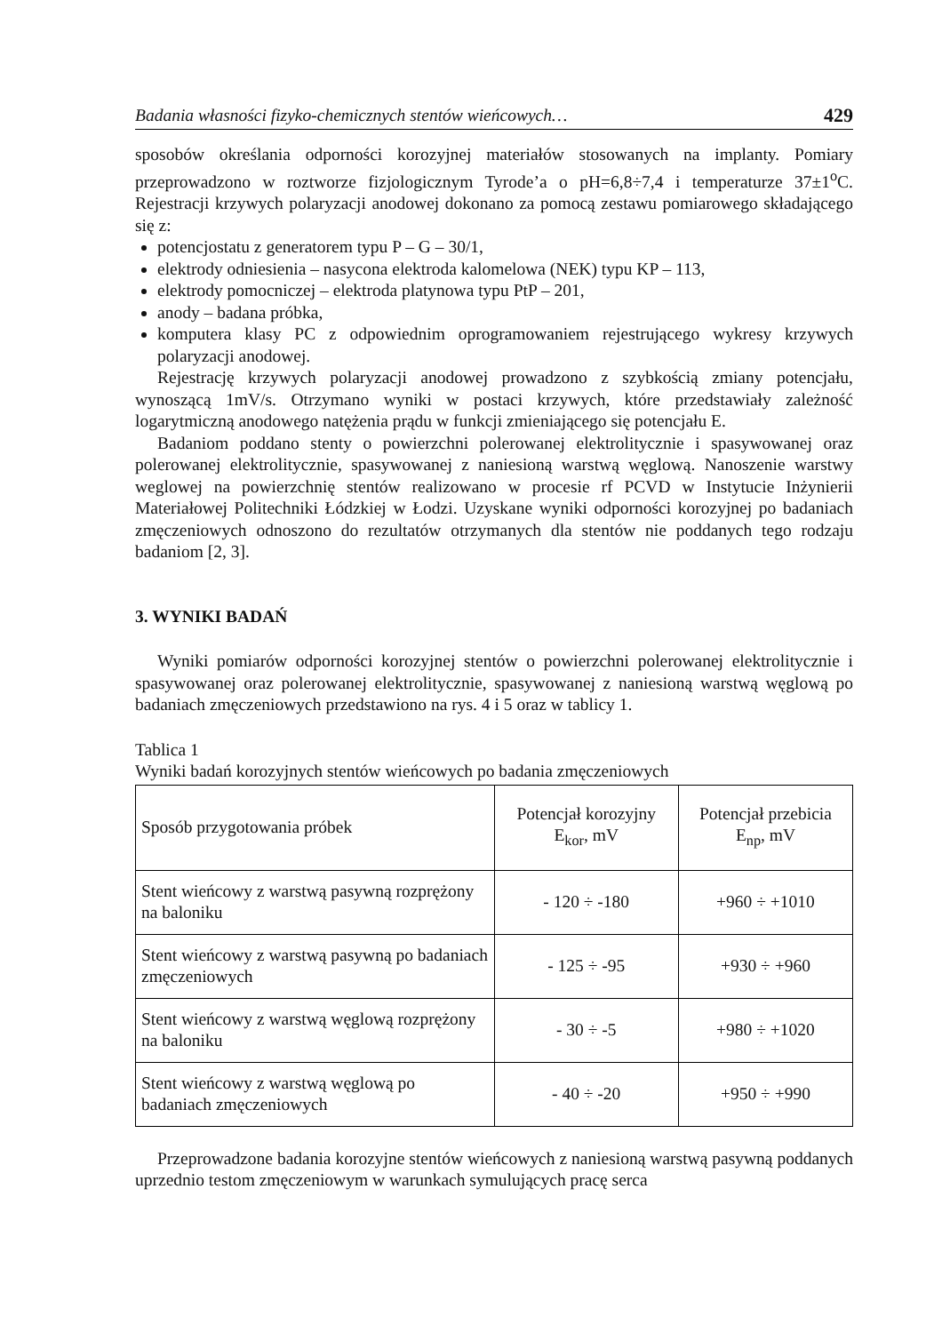Badania własności fizyko-chemicznych stentów wieńcowych… 429
sposobów określania odporności korozyjnej materiałów stosowanych na implanty. Pomiary przeprowadzono w roztworze fizjologicznym Tyrode’a o pH=6,8÷7,4 i temperaturze 37±1<sup>o</sup>C. Rejestracji krzywych polaryzacji anodowej dokonano za pomocą zestawu pomiarowego składającego się z:
potencjostatu z generatorem typu P – G – 30/1,
elektrody odniesienia – nasycona elektroda kalomelowa (NEK) typu KP – 113,
elektrody pomocniczej – elektroda platynowa typu PtP – 201,
anody – badana próbka,
komputera klasy PC z odpowiednim oprogramowaniem rejestrującego wykresy krzywych polaryzacji anodowej.
Rejestrację krzywych polaryzacji anodowej prowadzono z szybkością zmiany potencjału, wynoszącą 1mV/s. Otrzymano wyniki w postaci krzywych, które przedstawiały zależność logarytmiczną anodowego natężenia prądu w funkcji zmieniającego się potencjału E.
Badaniom poddano stenty o powierzchni polerowanej elektrolitycznie i spasywowanej oraz polerowanej elektrolitycznie, spasywowanej z naniesioną warstwą węglową. Nanoszenie warstwy weglowej na powierzchnię stentów realizowano w procesie rf PCVD w Instytucie Inżynierii Materiałowej Politechniki Łódzkiej w Łodzi. Uzyskane wyniki odporności korozyjnej po badaniach zmęczeniowych odnoszono do rezultatów otrzymanych dla stentów nie poddanych tego rodzaju badaniom [2, 3].
3. WYNIKI BADAŃ
Wyniki pomiarów odporności korozyjnej stentów o powierzchni polerowanej elektrolitycznie i spasywowanej oraz polerowanej elektrolitycznie, spasywowanej z naniesioną warstwą węglową po badaniach zmęczeniowych przedstawiono na rys. 4 i 5 oraz w tablicy 1.
Tablica 1
Wyniki badań korozyjnych stentów wieńcowych po badania zmęczeniowych
| Sposób przygotowania próbek | Potencjał korozyjny E<sub>kor</sub>, mV | Potencjał przebicia E<sub>np</sub>, mV |
| Stent wieńcowy z warstwą pasywną rozprężony na baloniku | - 120 ÷ -180 | +960 ÷ +1010 |
| Stent wieńcowy z warstwą pasywną po badaniach zmęczeniowych | - 125 ÷ -95 | +930 ÷ +960 |
| Stent wieńcowy z warstwą węglową rozprężony na baloniku | - 30 ÷ -5 | +980 ÷ +1020 |
| Stent wieńcowy z warstwą węglową po badaniach zmęczeniowych | - 40 ÷ -20 | +950 ÷ +990 |
Przeprowadzone badania korozyjne stentów wieńcowych z naniesioną warstwą pasywną poddanych uprzednio testom zmęczeniowym w warunkach symulujących pracę serca